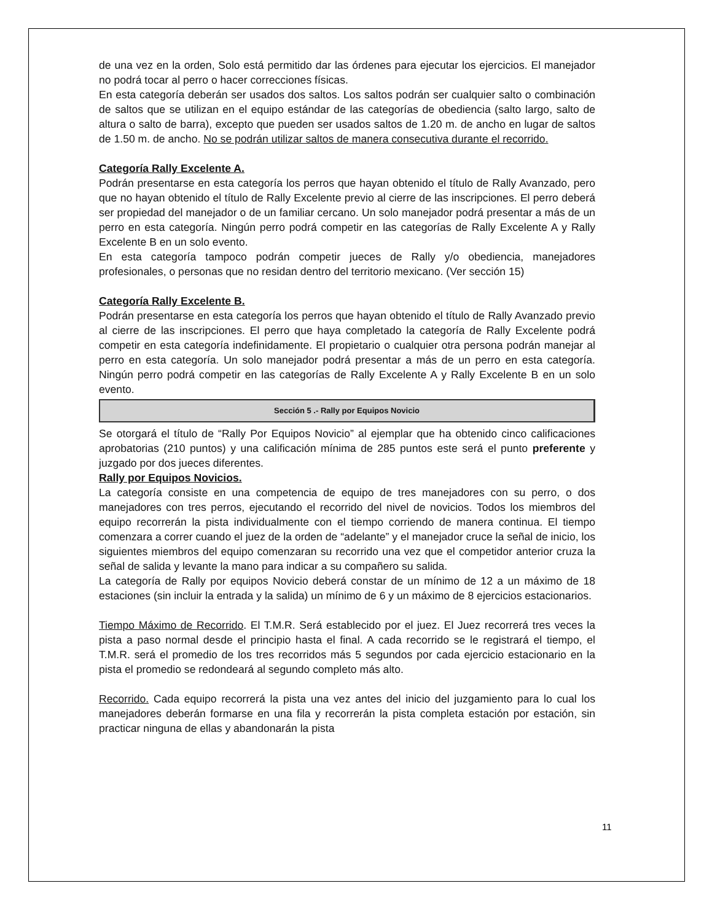de una vez en la orden, Solo está permitido dar las órdenes para ejecutar los ejercicios. El manejador no podrá tocar al perro o hacer correcciones físicas.
En esta categoría deberán ser usados dos saltos. Los saltos podrán ser cualquier salto o combinación de saltos que se utilizan en el equipo estándar de las categorías de obediencia (salto largo, salto de altura o salto de barra), excepto que pueden ser usados saltos de 1.20 m. de ancho en lugar de saltos de 1.50 m. de ancho. No se podrán utilizar saltos de manera consecutiva durante el recorrido.
Categoría Rally Excelente A.
Podrán presentarse en esta categoría los perros que hayan obtenido el título de Rally Avanzado, pero que no hayan obtenido el título de Rally Excelente previo al cierre de las inscripciones. El perro deberá ser propiedad del manejador o de un familiar cercano. Un solo manejador podrá presentar a más de un perro en esta categoría. Ningún perro podrá competir en las categorías de Rally Excelente A y Rally Excelente B en un solo evento.
En esta categoría tampoco podrán competir jueces de Rally y/o obediencia, manejadores profesionales, o personas que no residan dentro del territorio mexicano. (Ver sección 15)
Categoría Rally Excelente B.
Podrán presentarse en esta categoría los perros que hayan obtenido el título de Rally Avanzado previo al cierre de las inscripciones. El perro que haya completado la categoría de Rally Excelente podrá competir en esta categoría indefinidamente. El propietario o cualquier otra persona podrán manejar al perro en esta categoría. Un solo manejador podrá presentar a más de un perro en esta categoría. Ningún perro podrá competir en las categorías de Rally Excelente A y Rally Excelente B en un solo evento.
Sección 5 .- Rally por Equipos Novicio
Se otorgará el título de “Rally Por Equipos Novicio” al ejemplar que ha obtenido cinco calificaciones aprobatorias (210 puntos) y una calificación mínima de 285 puntos este será el punto preferente y juzgado por dos jueces diferentes.
Rally por Equipos Novicios.
La categoría consiste en una competencia de equipo de tres manejadores con su perro, o dos manejadores con tres perros, ejecutando el recorrido del nivel de novicios. Todos los miembros del equipo recorrerán la pista individualmente con el tiempo corriendo de manera continua. El tiempo comenzara a correr cuando el juez de la orden de “adelante” y el manejador cruce la señal de inicio, los siguientes miembros del equipo comenzaran su recorrido una vez que el competidor anterior cruza la señal de salida y levante la mano para indicar a su compañero su salida.
La categoría de Rally por equipos Novicio deberá constar de un mínimo de 12 a un máximo de 18 estaciones (sin incluir la entrada y la salida) un mínimo de 6 y un máximo de 8 ejercicios estacionarios.
Tiempo Máximo de Recorrido. El T.M.R. Será establecido por el juez. El Juez recorrerá tres veces la pista a paso normal desde el principio hasta el final. A cada recorrido se le registrará el tiempo, el T.M.R. será el promedio de los tres recorridos más 5 segundos por cada ejercicio estacionario en la pista el promedio se redondeará al segundo completo más alto.
Recorrido. Cada equipo recorrerá la pista una vez antes del inicio del juzgamiento para lo cual los manejadores deberán formarse en una fila y recorrerán la pista completa estación por estación, sin practicar ninguna de ellas y abandonarán la pista
11